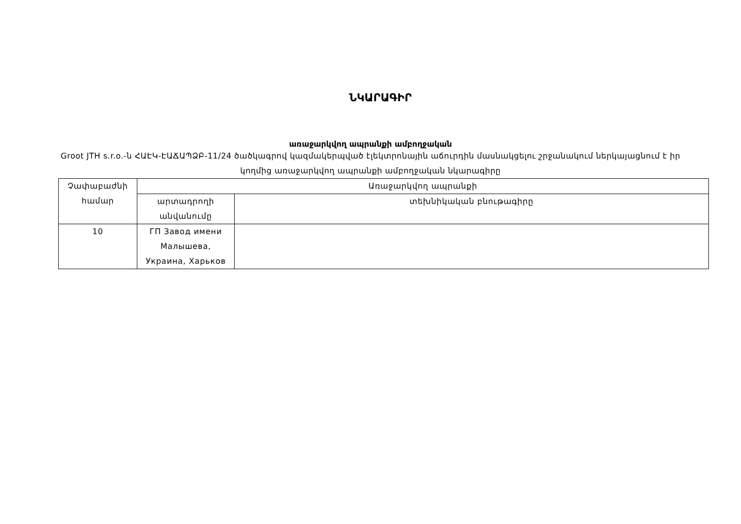ՆԿԱՐԱԳԻՐ
առաջարկվող ապրանքի ամբողջական
Groot JTH s.r.o.-ն ՀԱԷԿ-ԷԱՃԱՊՁԲ-11/24 ծածկագրով կազմակերպված էլեկտրոնային աճուրդին մասնակցելու շրջանակում ներկայացնում է իր կողմից առաջարկվող ապրանքի ամբողջական նկարագիրը
| Չափաբաժնի համար | Առաջարկվող ապրանքի | |
| --- | --- | --- |
| | արտադրողի անվանումը | տեխնիկական բնութագիրը |
| 10 | ГП Завод имени Малышева, Украина, Харьков | |